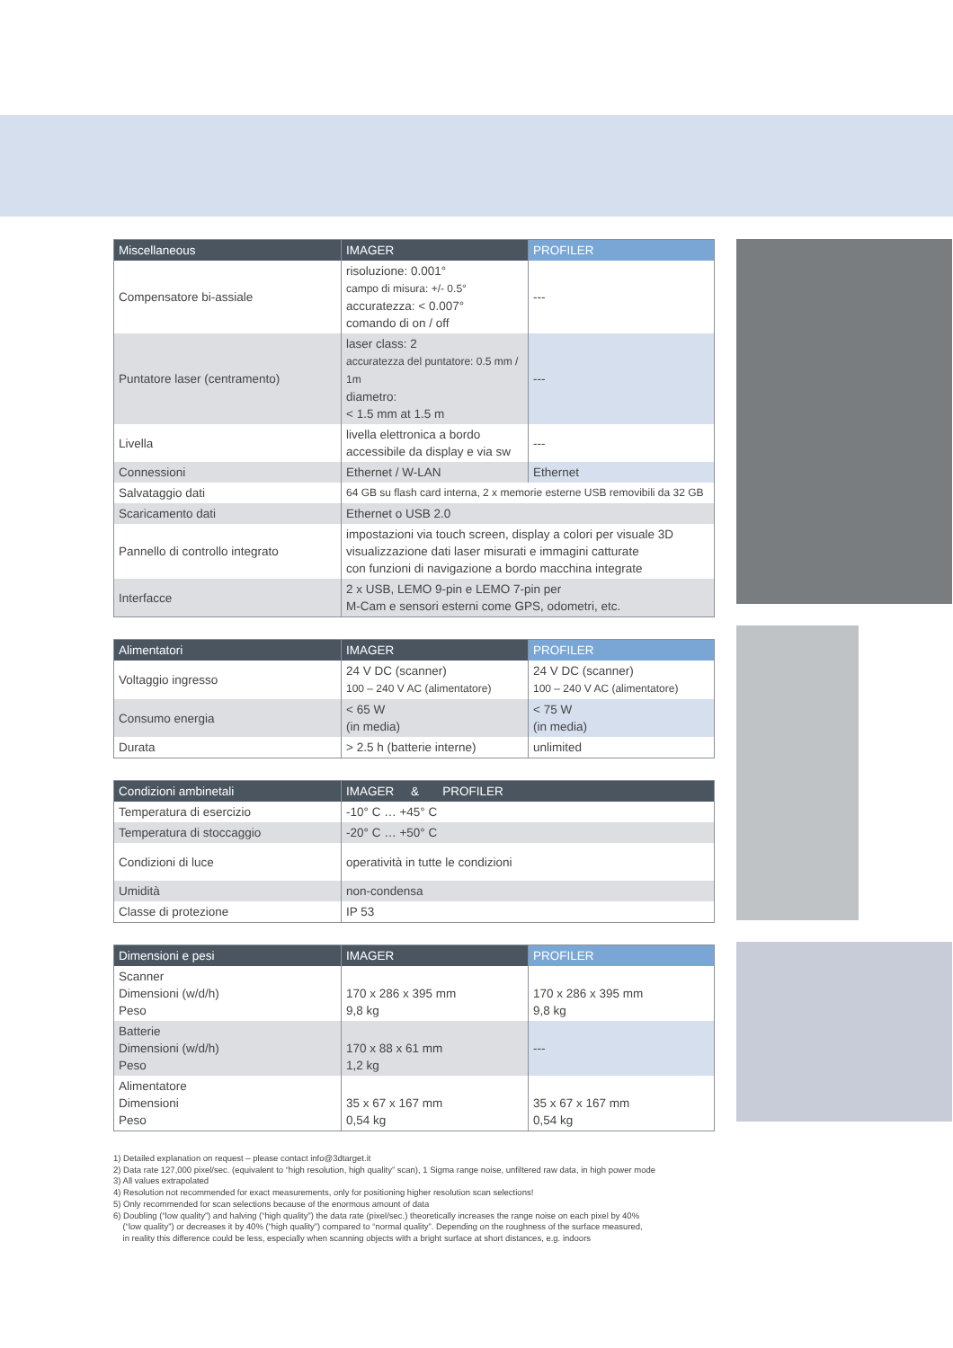| Miscellaneous | IMAGER | PROFILER |
| --- | --- | --- |
| Compensatore bi-assiale | risoluzione: 0.001° campo di misura: +/- 0.5° accuratezza: < 0.007° comando di on / off | --- |
| Puntatore laser (centramento) | laser class: 2 accuratezza del puntatore: 0.5 mm / 1m diametro: < 1.5 mm at 1.5 m | --- |
| Livella | livella elettronica a bordo accessibile da display e via sw | --- |
| Connessioni | Ethernet / W-LAN | Ethernet |
| Salvataggio dati | 64 GB su flash card interna, 2 x memorie esterne USB removibili da 32 GB | |
| Scaricamento dati | Ethernet o USB 2.0 | |
| Pannello di controllo integrato | impostazioni via touch screen, display a colori per visuale 3D visualizzazione dati laser misurati e immagini catturate con funzioni di navigazione a bordo macchina integrate | |
| Interfacce | 2 x USB, LEMO 9-pin e LEMO 7-pin per M-Cam e sensori esterni come GPS, odometri, etc. | |
| Alimentatori | IMAGER | PROFILER |
| --- | --- | --- |
| Voltaggio ingresso | 24 V DC (scanner) 100 – 240 V AC (alimentatore) | 24 V DC (scanner) 100 – 240 V AC (alimentatore) |
| Consumo energia | < 65 W (in media) | < 75 W (in media) |
| Durata | > 2.5 h (batterie interne) | unlimited |
| Condizioni ambinetali | IMAGER & PROFILER |
| --- | --- |
| Temperatura di esercizio | -10° C … +45° C |
| Temperatura di stoccaggio | -20° C … +50° C |
| Condizioni di luce | operatività in tutte le condizioni |
| Umidità | non-condensa |
| Classe di protezione | IP 53 |
| Dimensioni e pesi | IMAGER | PROFILER |
| --- | --- | --- |
| Scanner Dimensioni (w/d/h) Peso | 170 x 286 x 395 mm 9,8 kg | 170 x 286 x 395 mm 9,8 kg |
| Batterie Dimensioni (w/d/h) Peso | 170 x 88 x 61 mm 1,2 kg | --- |
| Alimentatore Dimensioni Peso | 35 x 67 x 167 mm 0,54 kg | 35 x 67 x 167 mm 0,54 kg |
1) Detailed explanation on request – please contact info@3dtarget.it
2) Data rate 127,000 pixel/sec. (equivalent to “high resolution, high quality” scan), 1 Sigma range noise, unfiltered raw data, in high power mode
3) All values extrapolated
4) Resolution not recommended for exact measurements, only for positioning higher resolution scan selections!
5) Only recommended for scan selections because of the enormous amount of data
6) Doubling (“low quality”) and halving (“high quality”) the data rate (pixel/sec.) theoretically increases the range noise on each pixel by 40%
(“low quality”) or decreases it by 40% (“high quality”) compared to “normal quality”. Depending on the roughness of the surface measured,
in reality this difference could be less, especially when scanning objects with a bright surface at short distances, e.g. indoors